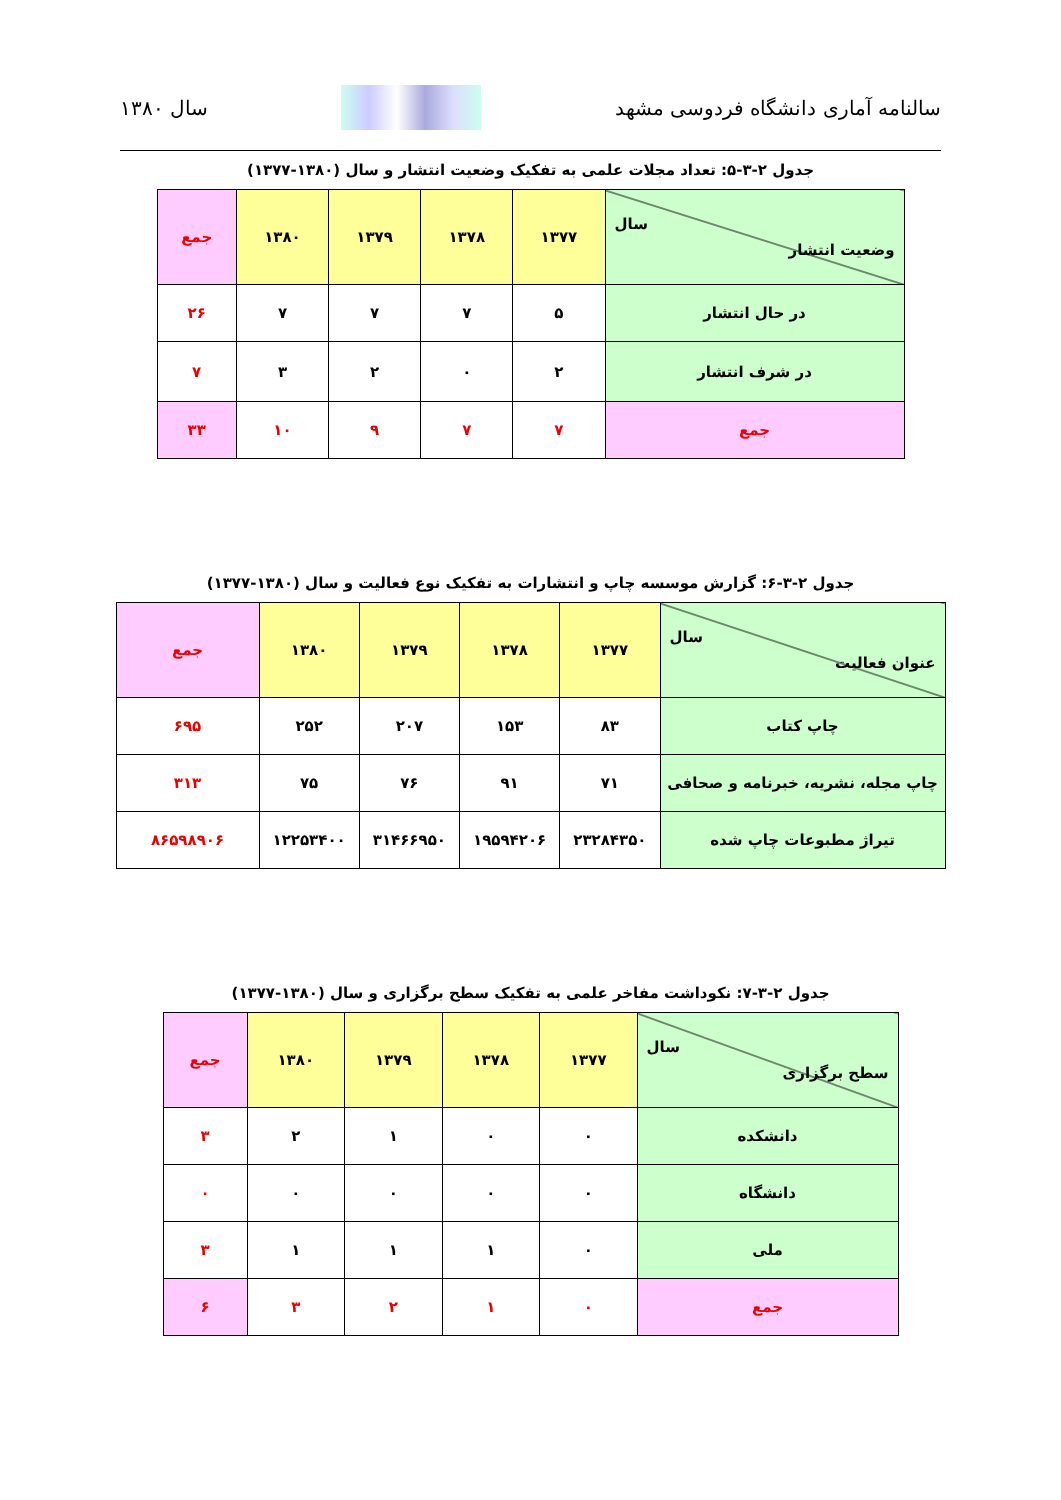سالنامه آماری دانشگاه فردوسی مشهد سال ۱۳۸۰
جدول ۲-۳-۵: تعداد مجلات علمی به تفکیک وضعیت انتشار و سال (۱۳۸۰-۱۳۷۷)
| سال وضعیت انتشار | ۱۳۷۷ | ۱۳۷۸ | ۱۳۷۹ | ۱۳۸۰ | جمع |
| --- | --- | --- | --- | --- | --- |
| در حال انتشار | ۵ | ۷ | ۷ | ۷ | ۲۶ |
| در شرف انتشار | ۲ | ۰ | ۲ | ۳ | ۷ |
| جمع | ۷ | ۷ | ۹ | ۱۰ | ۳۳ |
جدول ۲-۳-۶: گزارش موسسه چاپ و انتشارات به تفکیک نوع فعالیت و سال (۱۳۸۰-۱۳۷۷)
| سال عنوان فعالیت | ۱۳۷۷ | ۱۳۷۸ | ۱۳۷۹ | ۱۳۸۰ | جمع |
| --- | --- | --- | --- | --- | --- |
| چاپ کتاب | ۸۳ | ۱۵۳ | ۲۰۷ | ۲۵۲ | ۶۹۵ |
| چاپ مجله، نشریه، خبرنامه و صحافی | ۷۱ | ۹۱ | ۷۶ | ۷۵ | ۳۱۳ |
| تیراژ مطبوعات چاپ شده | ۲۳۲۸۴۳۵۰ | ۱۹۵۹۴۲۰۶ | ۳۱۴۶۶۹۵۰ | ۱۲۲۵۳۴۰۰ | ۸۶۵۹۸۹۰۶ |
جدول ۲-۳-۷: نکوداشت مفاخر علمی به تفکیک سطح برگزاری و سال (۱۳۸۰-۱۳۷۷)
| سال سطح برگزاری | ۱۳۷۷ | ۱۳۷۸ | ۱۳۷۹ | ۱۳۸۰ | جمع |
| --- | --- | --- | --- | --- | --- |
| دانشکده | ۰ | ۰ | ۱ | ۲ | ۳ |
| دانشگاه | ۰ | ۰ | ۰ | ۰ | ۰ |
| ملی | ۰ | ۱ | ۱ | ۱ | ۳ |
| جمع | ۰ | ۱ | ۲ | ۳ | ۶ |